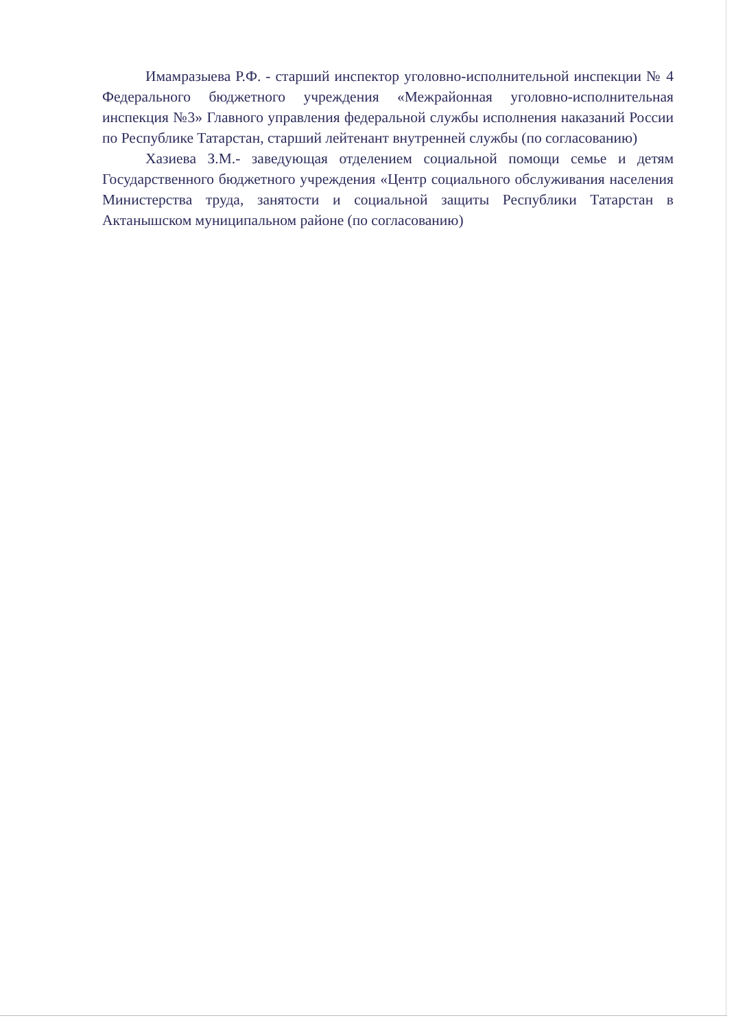Имамразыева Р.Ф. - старший инспектор уголовно-исполнительной инспекции № 4 Федерального бюджетного учреждения «Межрайонная уголовно-исполнительная инспекция №3» Главного управления федеральной службы исполнения наказаний России по Республике Татарстан, старший лейтенант внутренней службы (по согласованию)
Хазиева З.М.- заведующая отделением социальной помощи семье и детям Государственного бюджетного учреждения «Центр социального обслуживания населения Министерства труда, занятости и социальной защиты Республики Татарстан в Актанышском муниципальном районе (по согласованию)